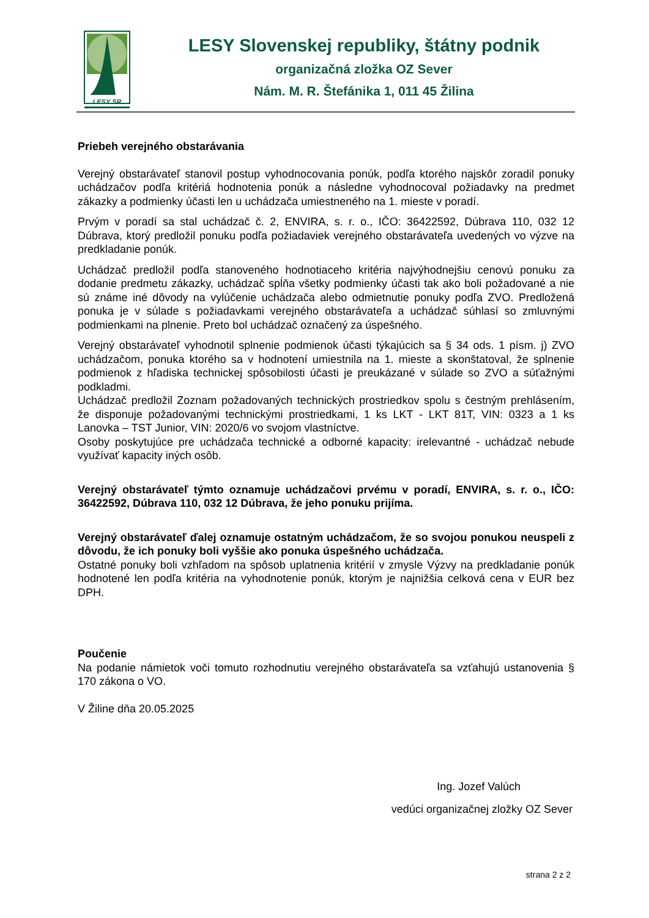LESY SR
LESY Slovenskej republiky, štátny podnik
organizačná zložka OZ Sever
Nám. M. R. Štefánika 1, 011 45 Žilina
Priebeh verejného obstarávania
Verejný obstarávateľ stanovil postup vyhodnocovania ponúk, podľa ktorého najskôr zoradil ponuky uchádzačov podľa kritériá hodnotenia ponúk a následne vyhodnocoval požiadavky na predmet zákazky a podmienky účasti len u uchádzača umiestneného na 1. mieste v poradí.
Prvým v poradí sa stal uchádzač č. 2, ENVIRA, s. r. o., IČO: 36422592, Dúbrava 110, 032 12 Dúbrava, ktorý predložil ponuku podľa požiadaviek verejného obstarávateľa uvedených vo výzve na predkladanie ponúk.
Uchádzač predložil podľa stanoveného hodnotiaceho kritéria najvýhodnejšiu cenovú ponuku za dodanie predmetu zákazky, uchádzač spĺňa všetky podmienky účasti tak ako boli požadované a nie sú známe iné dôvody na vylúčenie uchádzača alebo odmietnutie ponuky podľa ZVO. Predložená ponuka je v súlade s požiadavkami verejného obstarávateľa a uchádzač súhlasí so zmluvnými podmienkami na plnenie. Preto bol uchádzač označený za úspešného.
Verejný obstarávateľ vyhodnotil splnenie podmienok účasti týkajúcich sa § 34 ods. 1 písm. j) ZVO uchádzačom, ponuka ktorého sa v hodnotení umiestnila na 1. mieste a skonštatoval, že splnenie podmienok z hľadiska technickej spôsobilosti účasti je preukázané v súlade so ZVO a súťažnými podkladmi.
Uchádzač predložil Zoznam požadovaných technických prostriedkov spolu s čestným prehlásením, že disponuje požadovanými technickými prostriedkami, 1 ks LKT - LKT 81T, VIN: 0323 a 1 ks Lanovka – TST Junior, VIN: 2020/6 vo svojom vlastníctve.
Osoby poskytujúce pre uchádzača technické a odborné kapacity: irelevantné - uchádzač nebude využívať kapacity iných osôb.
Verejný obstarávateľ týmto oznamuje uchádzačovi prvému v poradí, ENVIRA, s. r. o., IČO: 36422592, Dúbrava 110, 032 12 Dúbrava, že jeho ponuku prijíma.
Verejný obstarávateľ ďalej oznamuje ostatným uchádzačom, že so svojou ponukou neuspeli z dôvodu, že ich ponuky boli vyššie ako ponuka úspešného uchádzača.
Ostatné ponuky boli vzhľadom na spôsob uplatnenia kritérií v zmysle Výzvy na predkladanie ponúk hodnotené len podľa kritéria na vyhodnotenie ponúk, ktorým je najnižšia celková cena v EUR bez DPH.
Poučenie
Na podanie námietok voči tomuto rozhodnutiu verejného obstarávateľa sa vzťahujú ustanovenia § 170 zákona o VO.
V Žiline dňa 20.05.2025
Ing. Jozef Valúch
vedúci organizačnej zložky OZ Sever
strana 2 z 2